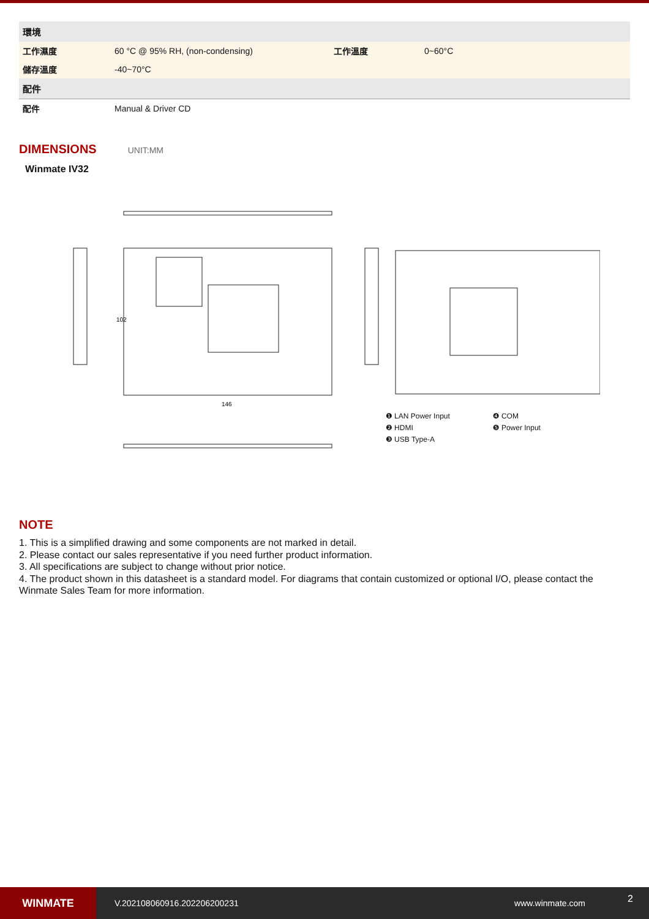| 環境 | | | |
| --- | --- | --- | --- |
| 工作濕度 | 60 °C @ 95% RH, (non-condensing) | 工作溫度 | 0~60°C |
| 儲存溫度 | -40~70°C | | |
| 配件 | | | |
| 配件 | Manual & Driver CD | | |
DIMENSIONS
UNIT:MM
Winmate IV32
146
102
❶ LAN Power Input
❷ HDMI
❸ USB Type-A
❹ COM
❺ Power Input
NOTE
1. This is a simplified drawing and some components are not marked in detail.
2. Please contact our sales representative if you need further product information.
3. All specifications are subject to change without prior notice.
4. The product shown in this datasheet is a standard model. For diagrams that contain customized or optional I/O, please contact the Winmate Sales Team for more information.
WINMATE
V.202108060916.202206200231 www.winmate.com
2